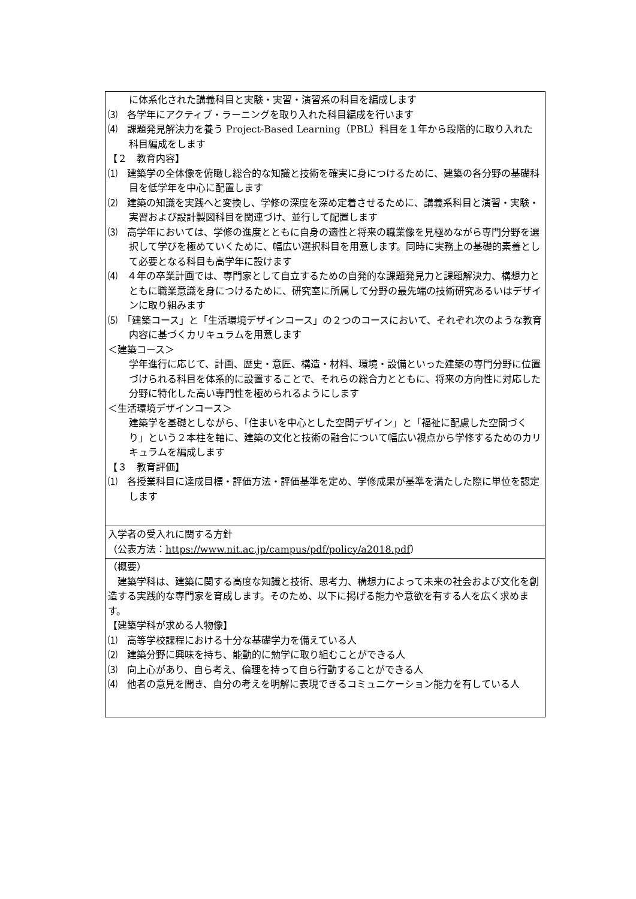| に体系化された講義科目と実験・実習・演習系の科目を編成します ⑶ 各学年にアクティブ・ラーニングを取り入れた科目編成を行います ⑷ 課題発見解決力を養う Project-Based Learning（PBL）科目を１年から段階的に取り入れた科目編成をします 【２ 教育内容】 ⑴ 建築学の全体像を俯瞰し総合的な知識と技術を確実に身につけるために、建築の各分野の基礎科目を低学年を中心に配置します ⑵ 建築の知識を実践へと変換し、学修の深度を深め定着させるために、講義系科目と演習・実験・実習および設計製図科目を関連づけ、並行して配置します ⑶ 高学年においては、学修の進度とともに自身の適性と将来の職業像を見極めながら専門分野を選択して学びを極めていくために、幅広い選択科目を用意します。同時に実務上の基礎的素養として必要となる科目も高学年に設けます ⑷ ４年の卒業計画では、専門家として自立するための自発的な課題発見力と課題解決力、構想力とともに職業意識を身につけるために、研究室に所属して分野の最先端の技術研究あるいはデザインに取り組みます ⑸ 「建築コース」と「生活環境デザインコース」の２つのコースにおいて、それぞれ次のような教育内容に基づくカリキュラムを用意します ＜建築コース＞ 学年進行に応じて、計画、歴史・意匠、構造・材料、環境・設備といった建築の専門分野に位置づけられる科目を体系的に設置することで、それらの総合力とともに、将来の方向性に対応した分野に特化した高い専門性を極められるようにします ＜生活環境デザインコース＞ 建築学を基礎としながら、「住まいを中心とした空間デザイン」と「福祉に配慮した空間づくり」という２本柱を軸に、建築の文化と技術の融合について幅広い視点から学修するためのカリキュラムを編成します 【３ 教育評価】 ⑴ 各授業科目に達成目標・評価方法・評価基準を定め、学修成果が基準を満たした際に単位を認定します |
| 入学者の受入れに関する方針 （公表方法： https://www.nit.ac.jp/campus/pdf/policy/a2018.pdf ） |
| （概要） 建築学科は、建築に関する高度な知識と技術、思考力、構想力によって未来の社会および文化を創造する実践的な専門家を育成します。そのため、以下に掲げる能力や意欲を有する人を広く求めます。 【建築学科が求める人物像】 ⑴ 高等学校課程における十分な基礎学力を備えている人 ⑵ 建築分野に興味を持ち、能動的に勉学に取り組むことができる人 ⑶ 向上心があり、自ら考え、倫理を持って自ら行動することができる人 ⑷ 他者の意見を聞き、自分の考えを明解に表現できるコミュニケーション能力を有している人 |